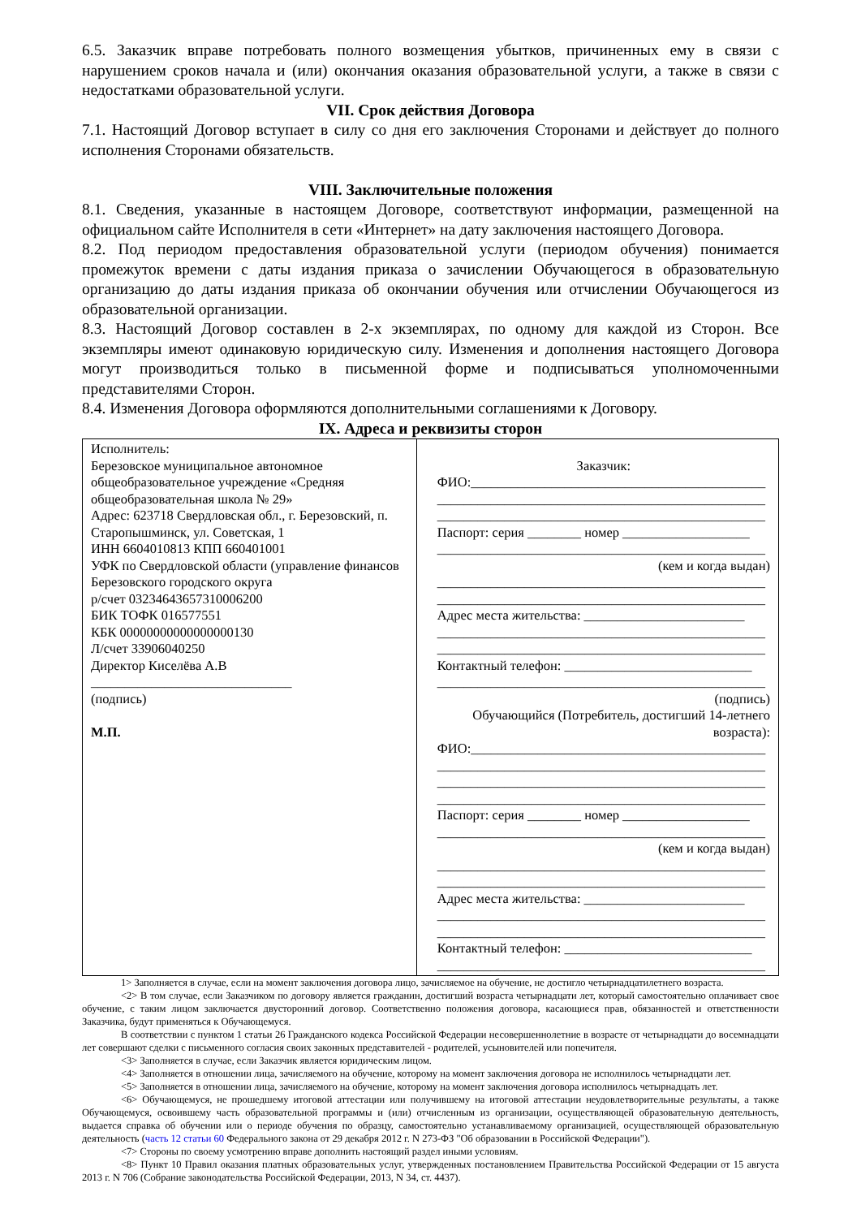6.5. Заказчик вправе потребовать полного возмещения убытков, причиненных ему в связи с нарушением сроков начала и (или) окончания оказания образовательной услуги, а также в связи с недостатками образовательной услуги.
VII. Срок действия Договора
7.1. Настоящий Договор вступает в силу со дня его заключения Сторонами и действует до полного исполнения Сторонами обязательств.
VIII. Заключительные положения
8.1. Сведения, указанные в настоящем Договоре, соответствуют информации, размещенной на официальном сайте Исполнителя в сети «Интернет» на дату заключения настоящего Договора.
8.2. Под периодом предоставления образовательной услуги (периодом обучения) понимается промежуток времени с даты издания приказа о зачислении Обучающегося в образовательную организацию до даты издания приказа об окончании обучения или отчислении Обучающегося из образовательной организации.
8.3. Настоящий Договор составлен в 2-х экземплярах, по одному для каждой из Сторон. Все экземпляры имеют одинаковую юридическую силу. Изменения и дополнения настоящего Договора могут производиться только в письменной форме и подписываться уполномоченными представителями Сторон.
8.4. Изменения Договора оформляются дополнительными соглашениями к Договору.
IX. Адреса и реквизиты сторон
| Исполнитель: Березовское муниципальное автономное общеобразовательное учреждение «Средняя общеобразовательная школа № 29» Адрес: 623718 Свердловская обл., г. Березовский, п. Старопышминск, ул. Советская, 1 ИНН 6604010813 КПП 660401001 УФК по Свердловской области (управление финансов Березовского городского округа р/счет 03234643657310006200 БИК ТОФК 016577551 КБК 00000000000000000130 Л/счет 33906040250 Директор Киселёва А.В ______________________________ (подпись) М.П. | Заказчик: ФИО:____________________________________________ _________________________________________________ _________________________________________________ Паспорт: серия ________ номер ___________________ _________________________________________________ (кем и когда выдан) _________________________________________________ _________________________________________________ Адрес места жительства: ________________________ _________________________________________________ _________________________________________________ Контактный телефон: ____________________________ _________________________________________________ (подпись) Обучающийся (Потребитель, достигший 14-летнего возраста): ФИО:____________________________________________ _________________________________________________ _________________________________________________ _________________________________________________ Паспорт: серия ________ номер ___________________ _________________________________________________ (кем и когда выдан) _________________________________________________ _________________________________________________ Адрес места жительства: ________________________ _________________________________________________ _________________________________________________ Контактный телефон: ____________________________ _________________________________________________ |
1> Заполняется в случае, если на момент заключения договора лицо, зачисляемое на обучение, не достигло четырнадцатилетнего возраста.
<2> В том случае, если Заказчиком по договору является гражданин, достигший возраста четырнадцати лет, который самостоятельно оплачивает свое обучение, с таким лицом заключается двусторонний договор. Соответственно положения договора, касающиеся прав, обязанностей и ответственности Заказчика, будут применяться к Обучающемуся.
В соответствии с пунктом 1 статьи 26 Гражданского кодекса Российской Федерации несовершеннолетние в возрасте от четырнадцати до восемнадцати лет совершают сделки с письменного согласия своих законных представителей - родителей, усыновителей или попечителя.
<3> Заполняется в случае, если Заказчик является юридическим лицом.
<4> Заполняется в отношении лица, зачисляемого на обучение, которому на момент заключения договора не исполнилось четырнадцати лет.
<5> Заполняется в отношении лица, зачисляемого на обучение, которому на момент заключения договора исполнилось четырнадцать лет.
<6> Обучающемуся, не прошедшему итоговой аттестации или получившему на итоговой аттестации неудовлетворительные результаты, а также Обучающемуся, освоившему часть образовательной программы и (или) отчисленным из организации, осуществляющей образовательную деятельность, выдается справка об обучении или о периоде обучения по образцу, самостоятельно устанавливаемому организацией, осуществляющей образовательную деятельность (часть 12 статьи 60 Федерального закона от 29 декабря 2012 г. N 273-ФЗ "Об образовании в Российской Федерации").
<7> Стороны по своему усмотрению вправе дополнить настоящий раздел иными условиям.
<8> Пункт 10 Правил оказания платных образовательных услуг, утвержденных постановлением Правительства Российской Федерации от 15 августа 2013 г. N 706 (Собрание законодательства Российской Федерации, 2013, N 34, ст. 4437).